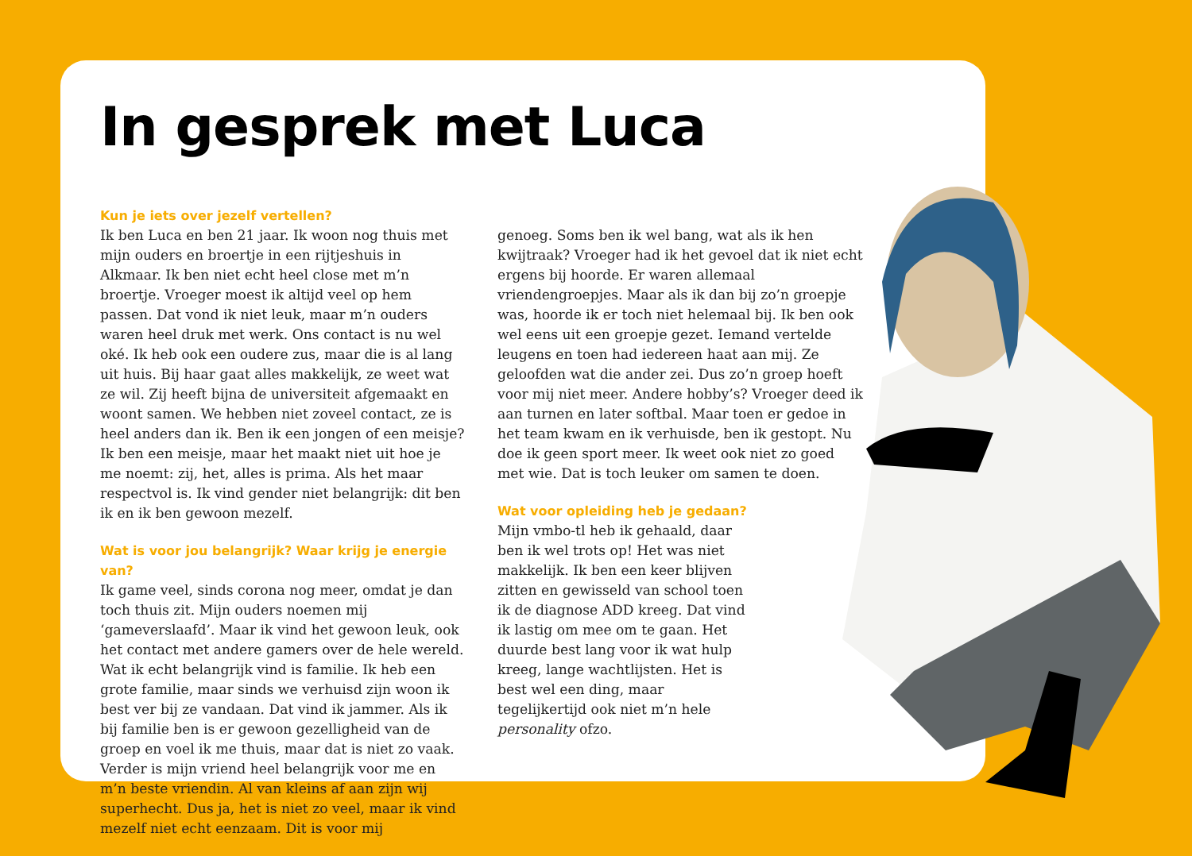In gesprek met Luca
Kun je iets over jezelf vertellen?
Ik ben Luca en ben 21 jaar. Ik woon nog thuis met mijn ouders en broertje in een rijtjeshuis in Alkmaar. Ik ben niet echt heel close met m’n broertje. Vroeger moest ik altijd veel op hem passen. Dat vond ik niet leuk, maar m’n ouders waren heel druk met werk. Ons contact is nu wel oké. Ik heb ook een oudere zus, maar die is al lang uit huis. Bij haar gaat alles makkelijk, ze weet wat ze wil. Zij heeft bijna de universiteit afgemaakt en woont samen. We hebben niet zoveel contact, ze is heel anders dan ik. Ben ik een jongen of een meisje? Ik ben een meisje, maar het maakt niet uit hoe je me noemt: zij, het, alles is prima. Als het maar respectvol is. Ik vind gender niet belangrijk: dit ben ik en ik ben gewoon mezelf.
Wat is voor jou belangrijk? Waar krijg je energie van?
Ik game veel, sinds corona nog meer, omdat je dan toch thuis zit. Mijn ouders noemen mij ‘gameverslaafd’. Maar ik vind het gewoon leuk, ook het contact met andere gamers over de hele wereld. Wat ik echt belangrijk vind is familie. Ik heb een grote familie, maar sinds we verhuisd zijn woon ik best ver bij ze vandaan. Dat vind ik jammer. Als ik bij familie ben is er gewoon gezelligheid van de groep en voel ik me thuis, maar dat is niet zo vaak. Verder is mijn vriend heel belangrijk voor me en m’n beste vriendin. Al van kleins af aan zijn wij superhecht. Dus ja, het is niet zo veel, maar ik vind mezelf niet echt eenzaam. Dit is voor mij
genoeg. Soms ben ik wel bang, wat als ik hen kwijtraak? Vroeger had ik het gevoel dat ik niet echt ergens bij hoorde. Er waren allemaal vriendengroepjes. Maar als ik dan bij zo’n groepje was, hoorde ik er toch niet helemaal bij. Ik ben ook wel eens uit een groepje gezet. Iemand vertelde leugens en toen had iedereen haat aan mij. Ze geloofden wat die ander zei. Dus zo’n groep hoeft voor mij niet meer. Andere hobby’s? Vroeger deed ik aan turnen en later softbal. Maar toen er gedoe in het team kwam en ik verhuisde, ben ik gestopt. Nu doe ik geen sport meer. Ik weet ook niet zo goed met wie. Dat is toch leuker om samen te doen.
Wat voor opleiding heb je gedaan?
Mijn vmbo-tl heb ik gehaald, daar ben ik wel trots op! Het was niet makkelijk. Ik ben een keer blijven zitten en gewisseld van school toen ik de diagnose ADD kreeg. Dat vind ik lastig om mee om te gaan. Het duurde best lang voor ik wat hulp kreeg, lange wachtlijsten. Het is best wel een ding, maar tegelijkertijd ook niet m’n hele personality ofzo.